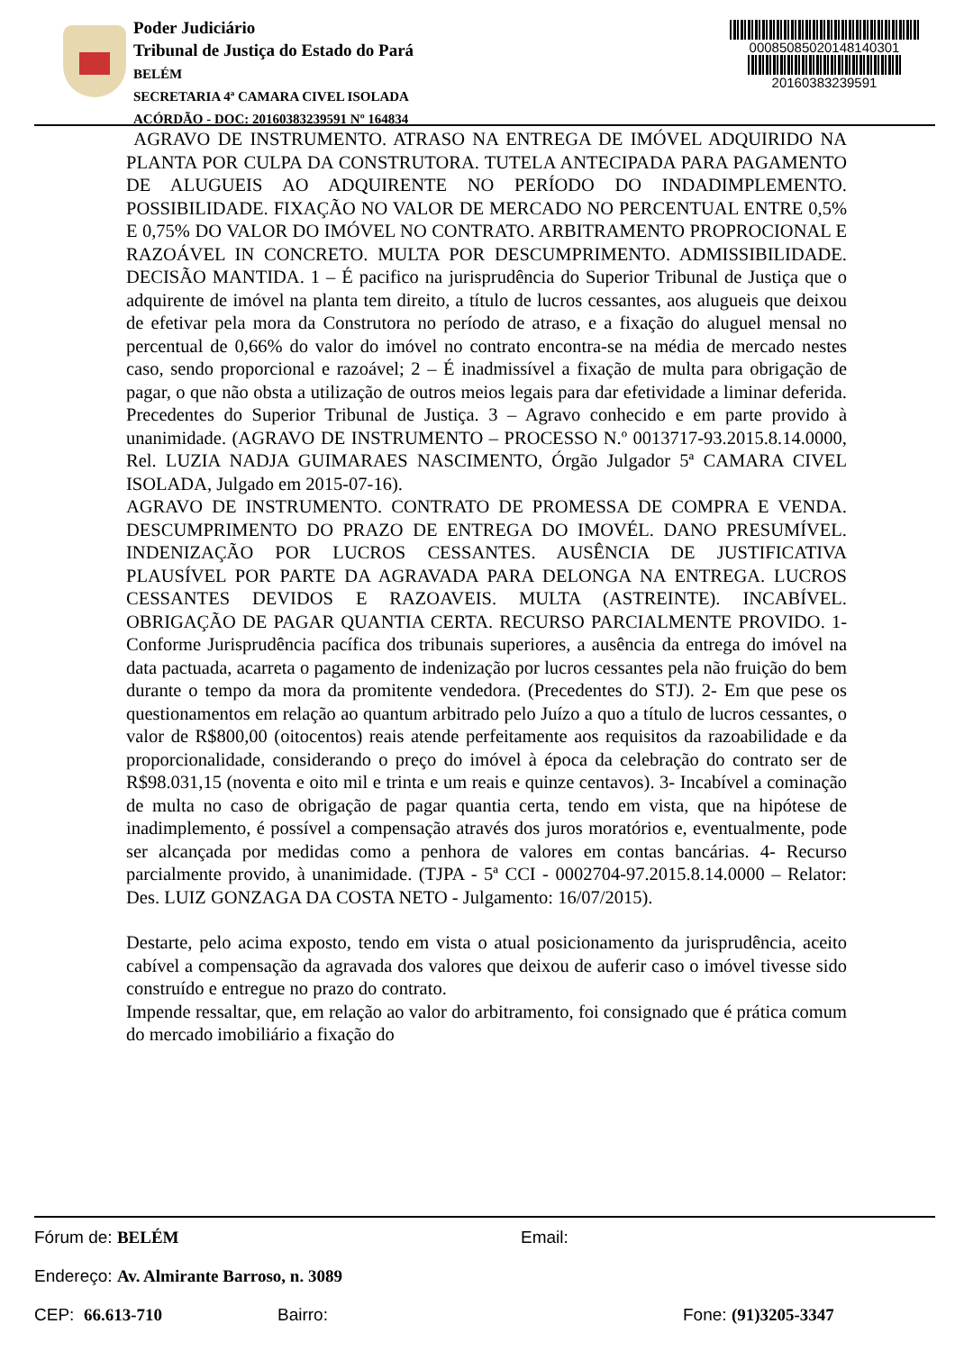Poder Judiciário
Tribunal de Justiça do Estado do Pará
BELÉM
SECRETARIA 4ª CAMARA CIVEL ISOLADA
ACÓRDÃO - DOC: 20160383239591 Nº 164834
00085085020148140301
20160383239591
AGRAVO DE INSTRUMENTO. ATRASO NA ENTREGA DE IMÓVEL ADQUIRIDO NA PLANTA POR CULPA DA CONSTRUTORA. TUTELA ANTECIPADA PARA PAGAMENTO DE ALUGUEIS AO ADQUIRENTE NO PERÍODO DO INDADIMPLEMENTO. POSSIBILIDADE. FIXAÇÃO NO VALOR DE MERCADO NO PERCENTUAL ENTRE 0,5% E 0,75% DO VALOR DO IMÓVEL NO CONTRATO. ARBITRAMENTO PROPROCIONAL E RAZOÁVEL IN CONCRETO. MULTA POR DESCUMPRIMENTO. ADMISSIBILIDADE. DECISÃO MANTIDA. 1 – É pacifico na jurisprudência do Superior Tribunal de Justiça que o adquirente de imóvel na planta tem direito, a título de lucros cessantes, aos alugueis que deixou de efetivar pela mora da Construtora no período de atraso, e a fixação do aluguel mensal no percentual de 0,66% do valor do imóvel no contrato encontra-se na média de mercado nestes caso, sendo proporcional e razoável; 2 – É inadmissível a fixação de multa para obrigação de pagar, o que não obsta a utilização de outros meios legais para dar efetividade a liminar deferida. Precedentes do Superior Tribunal de Justiça. 3 – Agravo conhecido e em parte provido à unanimidade. (AGRAVO DE INSTRUMENTO – PROCESSO N.º 0013717-93.2015.8.14.0000, Rel. LUZIA NADJA GUIMARAES NASCIMENTO, Órgão Julgador 5ª CAMARA CIVEL ISOLADA, Julgado em 2015-07-16).
AGRAVO DE INSTRUMENTO. CONTRATO DE PROMESSA DE COMPRA E VENDA. DESCUMPRIMENTO DO PRAZO DE ENTREGA DO IMOVÉL. DANO PRESUMÍVEL. INDENIZAÇÃO POR LUCROS CESSANTES. AUSÊNCIA DE JUSTIFICATIVA PLAUSÍVEL POR PARTE DA AGRAVADA PARA DELONGA NA ENTREGA. LUCROS CESSANTES DEVIDOS E RAZOAVEIS. MULTA (ASTREINTE). INCABÍVEL. OBRIGAÇÃO DE PAGAR QUANTIA CERTA. RECURSO PARCIALMENTE PROVIDO. 1- Conforme Jurisprudência pacífica dos tribunais superiores, a ausência da entrega do imóvel na data pactuada, acarreta o pagamento de indenização por lucros cessantes pela não fruição do bem durante o tempo da mora da promitente vendedora. (Precedentes do STJ). 2- Em que pese os questionamentos em relação ao quantum arbitrado pelo Juízo a quo a título de lucros cessantes, o valor de R$800,00 (oitocentos) reais atende perfeitamente aos requisitos da razoabilidade e da proporcionalidade, considerando o preço do imóvel à época da celebração do contrato ser de R$98.031,15 (noventa e oito mil e trinta e um reais e quinze centavos). 3- Incabível a cominação de multa no caso de obrigação de pagar quantia certa, tendo em vista, que na hipótese de inadimplemento, é possível a compensação através dos juros moratórios e, eventualmente, pode ser alcançada por medidas como a penhora de valores em contas bancárias. 4- Recurso parcialmente provido, à unanimidade. (TJPA - 5ª CCI - 0002704-97.2015.8.14.0000 – Relator: Des. LUIZ GONZAGA DA COSTA NETO - Julgamento: 16/07/2015).
Destarte, pelo acima exposto, tendo em vista o atual posicionamento da jurisprudência, aceito cabível a compensação da agravada dos valores que deixou de auferir caso o imóvel tivesse sido construído e entregue no prazo do contrato.
Impende ressaltar, que, em relação ao valor do arbitramento, foi consignado que é prática comum do mercado imobiliário a fixação do
Fórum de: BELÉM Email:
Endereço: Av. Almirante Barroso, n. 3089
CEP: 66.613-710 Bairro: Fone: (91)3205-3347